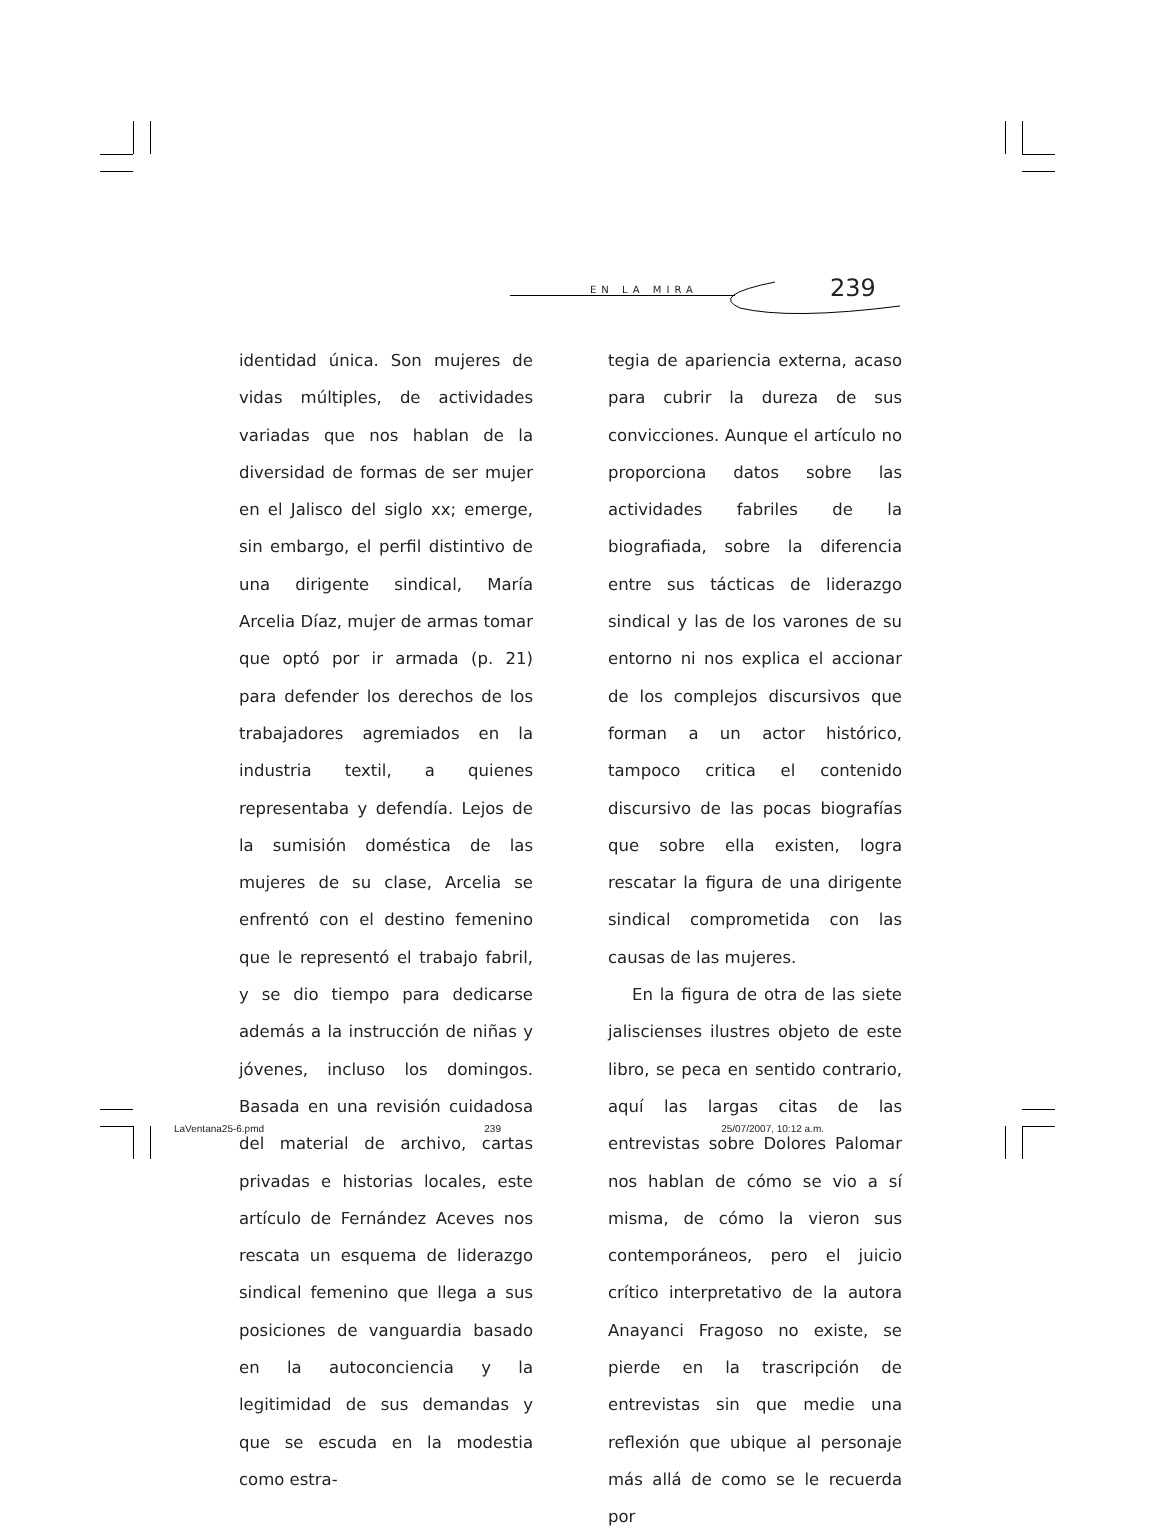EN LA MIRA 239
identidad única. Son mujeres de vidas múltiples, de actividades variadas que nos hablan de la diversidad de formas de ser mujer en el Jalisco del siglo xx; emerge, sin embargo, el perfil distintivo de una dirigente sindical, María Arcelia Díaz, mujer de armas tomar que optó por ir armada (p. 21) para defender los derechos de los trabajadores agremiados en la industria textil, a quienes representaba y defendía. Lejos de la sumisión doméstica de las mujeres de su clase, Arcelia se enfrentó con el destino femenino que le representó el trabajo fabril, y se dio tiempo para dedicarse además a la instrucción de niñas y jóvenes, incluso los domingos. Basada en una revisión cuidadosa del material de archivo, cartas privadas e historias locales, este artículo de Fernández Aceves nos rescata un esquema de liderazgo sindical femenino que llega a sus posiciones de vanguardia basado en la autoconciencia y la legitimidad de sus demandas y que se escuda en la modestia como estra-
tegia de apariencia externa, acaso para cubrir la dureza de sus convicciones. Aunque el artículo no proporciona datos sobre las actividades fabriles de la biografiada, sobre la diferencia entre sus tácticas de liderazgo sindical y las de los varones de su entorno ni nos explica el accionar de los complejos discursivos que forman a un actor histórico, tampoco critica el contenido discursivo de las pocas biografías que sobre ella existen, logra rescatar la figura de una dirigente sindical comprometida con las causas de las mujeres.
En la figura de otra de las siete jaliscienses ilustres objeto de este libro, se peca en sentido contrario, aquí las largas citas de las entrevistas sobre Dolores Palomar nos hablan de cómo se vio a sí misma, de cómo la vieron sus contemporáneos, pero el juicio crítico interpretativo de la autora Anayanci Fragoso no existe, se pierde en la trascripción de entrevistas sin que medie una reflexión que ubique al personaje más allá de como se le recuerda por
LaVentana25-6.pmd 239 25/07/2007, 10:12 a.m.